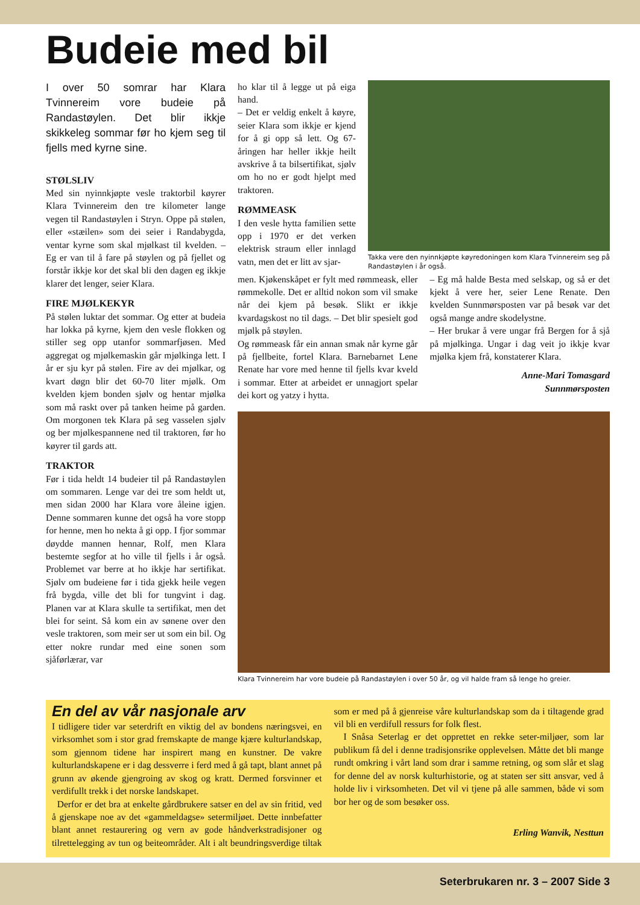Budeie med bil
I over 50 somrar har Klara Tvinnereim vore budeie på Randastøylen. Det blir ikkje skikkeleg sommar før ho kjem seg til fjells med kyrne sine.
STØLSLIV
Med sin nyinnkjøpte vesle traktorbil køyrer Klara Tvinnereim den tre kilometer lange vegen til Randastøylen i Stryn. Oppe på stølen, eller «stæilen» som dei seier i Randabygda, ventar kyrne som skal mjølkast til kvelden. – Eg er van til å fare på støylen og på fjellet og forstår ikkje kor det skal bli den dagen eg ikkje klarer det lenger, seier Klara.
FIRE MJØLKEKYR
På stølen luktar det sommar. Og etter at budeia har lokka på kyrne, kjem den vesle flokken og stiller seg opp utanfor sommarfjøsen. Med aggregat og mjølkemaskin går mjølkinga lett. I år er sju kyr på stølen. Fire av dei mjølkar, og kvart døgn blir det 60-70 liter mjølk. Om kvelden kjem bonden sjølv og hentar mjølka som må raskt over på tanken heime på garden. Om morgonen tek Klara på seg vasselen sjølv og ber mjølkespannene ned til traktoren, før ho køyrer til gards att.
TRAKTOR
Før i tida heldt 14 budeier til på Randastøylen om sommaren. Lenge var dei tre som heldt ut, men sidan 2000 har Klara vore åleine igjen. Denne sommaren kunne det også ha vore stopp for henne, men ho nekta å gi opp. I fjor sommar døydde mannen hennar, Rolf, men Klara bestemte segfor at ho ville til fjells i år også. Problemet var berre at ho ikkje har sertifikat. Sjølv om budeiene før i tida gjekk heile vegen frå bygda, ville det bli for tungvint i dag. Planen var at Klara skulle ta sertifikat, men det blei for seint. Så kom ein av sønene over den vesle traktoren, som meir ser ut som ein bil. Og etter nokre rundar med eine sonen som sjåførlærar, var
ho klar til å legge ut på eiga hand.
– Det er veldig enkelt å køyre, seier Klara som ikkje er kjend for å gi opp så lett. Og 67-åringen har heller ikkje heilt avskrive å ta bilsertifikat, sjølv om ho no er godt hjelpt med traktoren.
RØMMEASK
I den vesle hytta familien sette opp i 1970 er det verken elektrisk straum eller innlagd vatn, men det er litt av sjar-
Takka vere den nyinnkjøpte køyredoningen kom Klara Tvinnereim seg på Randastøylen i år også.
men. Kjøkenskåpet er fylt med rømmeask, eller rømmekolle. Det er alltid nokon som vil smake når dei kjem på besøk. Slikt er ikkje kvardagskost no til dags. – Det blir spesielt god mjølk på støylen.
Og rømmeask får ein annan smak når kyrne går på fjellbeite, fortel Klara. Barnebarnet Lene Renate har vore med henne til fjells kvar kveld i sommar. Etter at arbeidet er unnagjort spelar dei kort og yatzy i hytta.
– Eg må halde Besta med selskap, og så er det kjekt å vere her, seier Lene Renate. Den kvelden Sunnmørsposten var på besøk var det også mange andre skodelystne.
– Her brukar å vere ungar frå Bergen for å sjå på mjølkinga. Ungar i dag veit jo ikkje kvar mjølka kjem frå, konstaterer Klara.
Anne-Mari Tomasgard
Sunnmørsposten
Klara Tvinnereim har vore budeie på Randastøylen i over 50 år, og vil halde fram så lenge ho greier.
En del av vår nasjonale arv
I tidligere tider var seterdrift en viktig del av bondens næringsvei, en virksomhet som i stor grad fremskapte de mange kjære kulturlandskap, som gjennom tidene har inspirert mang en kunstner. De vakre kulturlandskapene er i dag dessverre i ferd med å gå tapt, blant annet på grunn av økende gjengroing av skog og kratt. Dermed forsvinner et verdifullt trekk i det norske landskapet.
Derfor er det bra at enkelte gårdbrukere satser en del av sin fritid, ved å gjenskape noe av det «gammeldagse» setermiljøet. Dette innbefatter blant annet restaurering og vern av gode håndverkstradisjoner og tilrettelegging av tun og beiteområder. Alt i alt beundringsverdige tiltak som er med på å gjenreise våre kulturlandskap som da i tiltagende grad vil bli en verdifull ressurs for folk flest.
I Snåsa Seterlag er det opprettet en rekke seter-miljøer, som lar publikum få del i denne tradisjonsrike opplevelsen. Måtte det bli mange rundt omkring i vårt land som drar i samme retning, og som slår et slag for denne del av norsk kulturhistorie, og at staten ser sitt ansvar, ved å holde liv i virksomheten. Det vil vi tjene på alle sammen, både vi som bor her og de som besøker oss.
Erling Wanvik, Nesttun
Seterbrukaren nr. 3 – 2007 Side 3